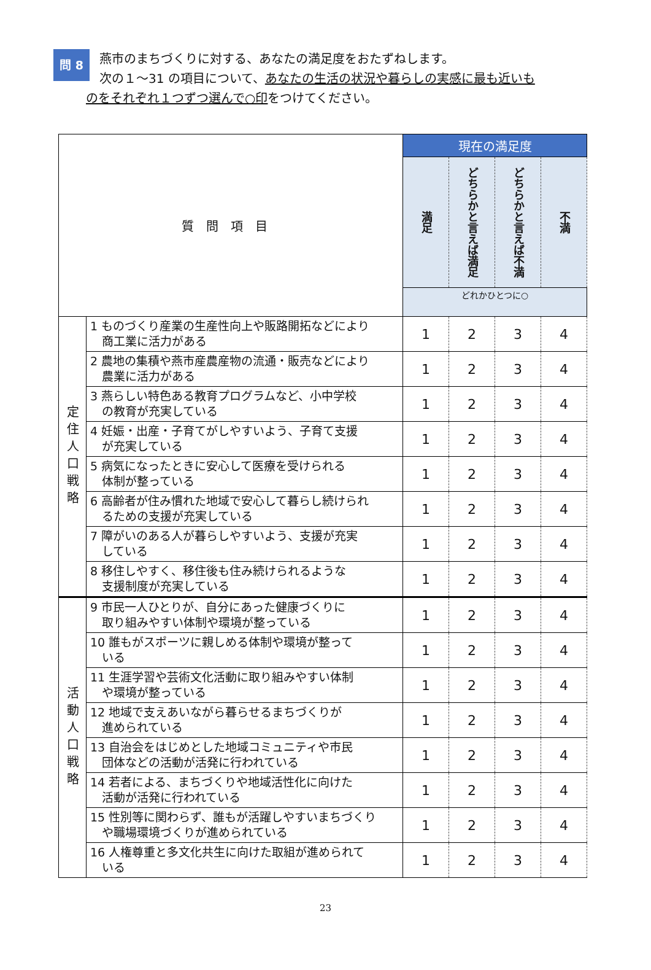問 8
燕市のまちづくりに対する、あなたの満足度をおたずねします。
次の１～31 の項目について、あなたの生活の状況や暮らしの実感に最も近いも
のをそれぞれ１つずつ選んで○印をつけてください。
| 質問項目 | | 現在の満足度 | | | |
| --- | --- | --- | --- | --- | --- |
| | | 満足 | どちらかと言えば満足 | どちらかと言えば不満 | 不満 |
| | | どれかひとつに○ | | | |
| 定住人口戦略 | 1 ものづくり産業の生産性向上や販路開拓などにより 商工業に活力がある | 1 | 2 | 3 | 4 |
| | 2 農地の集積や燕市産農産物の流通・販売などにより 農業に活力がある | 1 | 2 | 3 | 4 |
| | 3 燕らしい特色ある教育プログラムなど、小中学校 の教育が充実している | 1 | 2 | 3 | 4 |
| | 4 妊娠・出産・子育てがしやすいよう、子育て支援 が充実している | 1 | 2 | 3 | 4 |
| | 5 病気になったときに安心して医療を受けられる 体制が整っている | 1 | 2 | 3 | 4 |
| | 6 高齢者が住み慣れた地域で安心して暮らし続けられ るための支援が充実している | 1 | 2 | 3 | 4 |
| | 7 障がいのある人が暮らしやすいよう、支援が充実 している | 1 | 2 | 3 | 4 |
| | 8 移住しやすく、移住後も住み続けられるような 支援制度が充実している | 1 | 2 | 3 | 4 |
| 活動人口戦略 | 9 市民一人ひとりが、自分にあった健康づくりに 取り組みやすい体制や環境が整っている | 1 | 2 | 3 | 4 |
| | 10 誰もがスポーツに親しめる体制や環境が整って いる | 1 | 2 | 3 | 4 |
| | 11 生涯学習や芸術文化活動に取り組みやすい体制 や環境が整っている | 1 | 2 | 3 | 4 |
| | 12 地域で支えあいながら暮らせるまちづくりが 進められている | 1 | 2 | 3 | 4 |
| | 13 自治会をはじめとした地域コミュニティや市民 団体などの活動が活発に行われている | 1 | 2 | 3 | 4 |
| | 14 若者による、まちづくりや地域活性化に向けた 活動が活発に行われている | 1 | 2 | 3 | 4 |
| | 15 性別等に関わらず、誰もが活躍しやすいまちづくり や職場環境づくりが進められている | 1 | 2 | 3 | 4 |
| | 16 人権尊重と多文化共生に向けた取組が進められて いる | 1 | 2 | 3 | 4 |
23